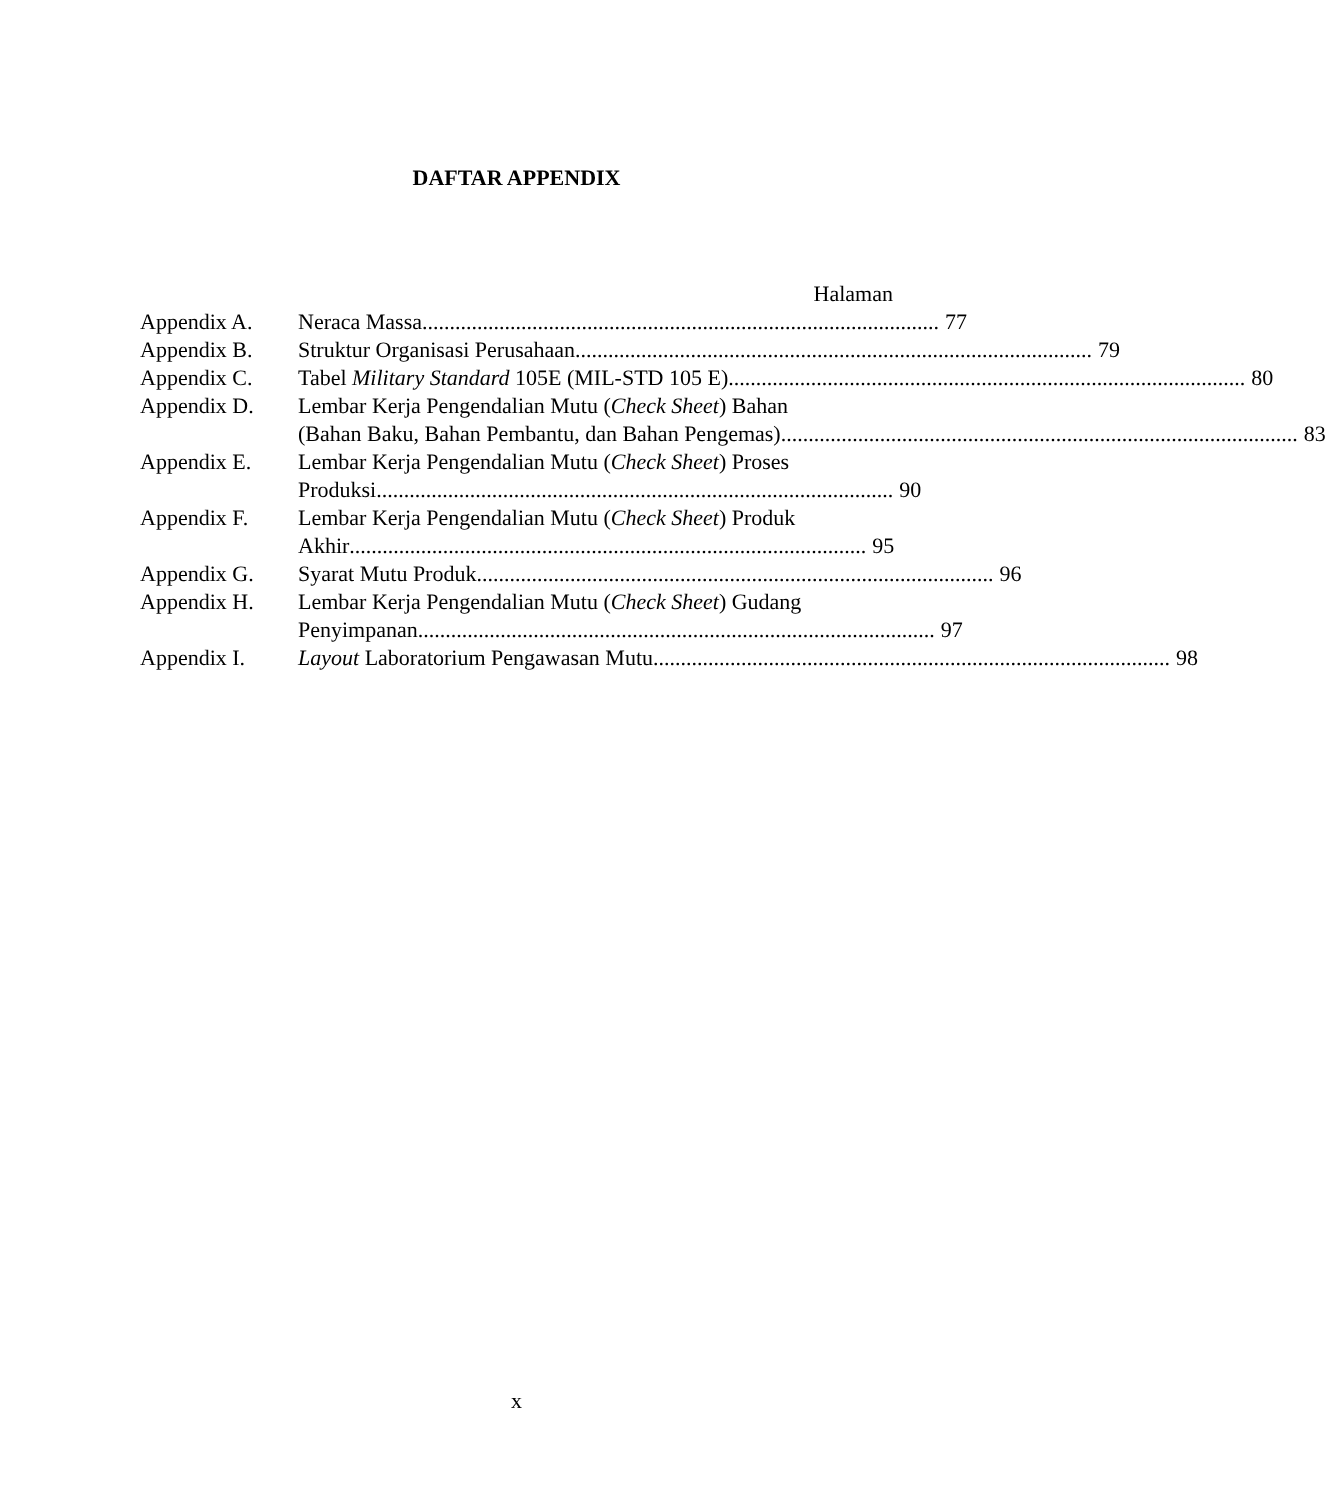DAFTAR APPENDIX
Halaman
Appendix A. Neraca Massa .............................................................................................. 77
Appendix B. Struktur Organisasi Perusahaan .............................................................................................. 79
Appendix C. Tabel Military Standard 105E (MIL-STD 105 E).............................................................................................. 80
Appendix D. Lembar Kerja Pengendalian Mutu (Check Sheet) Bahan
(Bahan Baku, Bahan Pembantu, dan Bahan Pengemas).............................................................................................. 83
Appendix E. Lembar Kerja Pengendalian Mutu (Check Sheet) Proses
Produksi.............................................................................................. 90
Appendix F. Lembar Kerja Pengendalian Mutu (Check Sheet) Produk
Akhir .............................................................................................. 95
Appendix G. Syarat Mutu Produk.............................................................................................. 96
Appendix H. Lembar Kerja Pengendalian Mutu (Check Sheet) Gudang
Penyimpanan .............................................................................................. 97
Appendix I. Layout Laboratorium Pengawasan Mutu.............................................................................................. 98
x